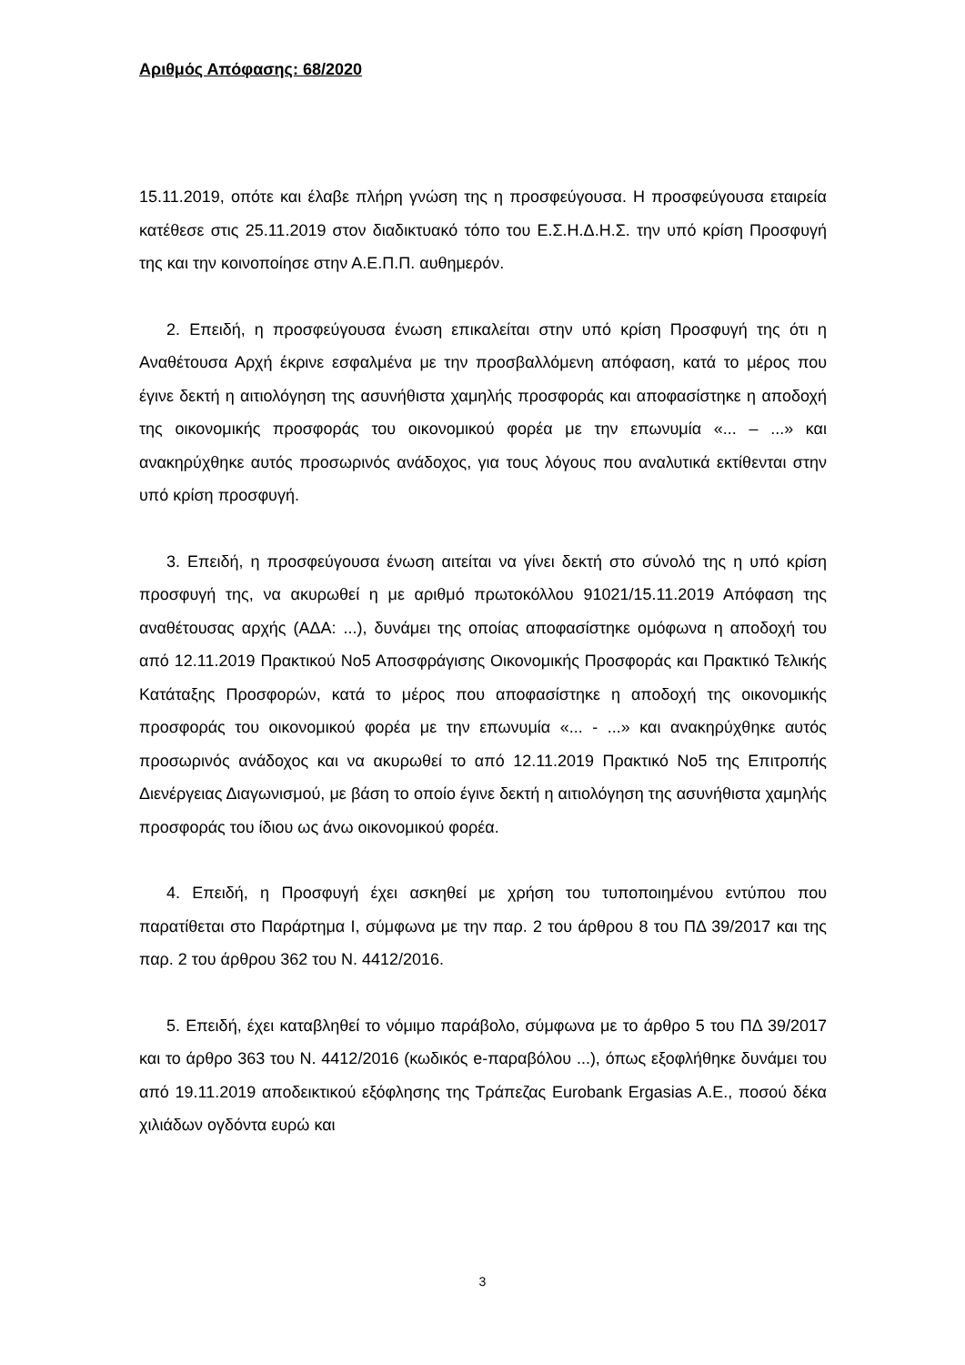Αριθμός Απόφασης: 68/2020
15.11.2019, οπότε και έλαβε πλήρη γνώση της η προσφεύγουσα. Η προσφεύγουσα εταιρεία κατέθεσε στις 25.11.2019 στον διαδικτυακό τόπο του Ε.Σ.Η.Δ.Η.Σ. την υπό κρίση Προσφυγή της και την κοινοποίησε στην Α.Ε.Π.Π. αυθημερόν.
2. Επειδή, η προσφεύγουσα ένωση επικαλείται στην υπό κρίση Προσφυγή της ότι η Αναθέτουσα Αρχή έκρινε εσφαλμένα με την προσβαλλόμενη απόφαση, κατά το μέρος που έγινε δεκτή η αιτιολόγηση της ασυνήθιστα χαμηλής προσφοράς και αποφασίστηκε η αποδοχή της οικονομικής προσφοράς του οικονομικού φορέα με την επωνυμία «... – ...» και ανακηρύχθηκε αυτός προσωρινός ανάδοχος, για τους λόγους που αναλυτικά εκτίθενται στην υπό κρίση προσφυγή.
3. Επειδή, η προσφεύγουσα ένωση αιτείται να γίνει δεκτή στο σύνολό της η υπό κρίση προσφυγή της, να ακυρωθεί η με αριθμό πρωτοκόλλου 91021/15.11.2019 Απόφαση της αναθέτουσας αρχής (ΑΔΑ: ...), δυνάμει της οποίας αποφασίστηκε ομόφωνα η αποδοχή του από 12.11.2019 Πρακτικού Νο5 Αποσφράγισης Οικονομικής Προσφοράς και Πρακτικό Τελικής Κατάταξης Προσφορών, κατά το μέρος που αποφασίστηκε η αποδοχή της οικονομικής προσφοράς του οικονομικού φορέα με την επωνυμία «... - ...» και ανακηρύχθηκε αυτός προσωρινός ανάδοχος και να ακυρωθεί το από 12.11.2019 Πρακτικό Νο5 της Επιτροπής Διενέργειας Διαγωνισμού, με βάση το οποίο έγινε δεκτή η αιτιολόγηση της ασυνήθιστα χαμηλής προσφοράς του ίδιου ως άνω οικονομικού φορέα.
4. Επειδή, η Προσφυγή έχει ασκηθεί με χρήση του τυποποιημένου εντύπου που παρατίθεται στο Παράρτημα Ι, σύμφωνα με την παρ. 2 του άρθρου 8 του ΠΔ 39/2017 και της παρ. 2 του άρθρου 362 του Ν. 4412/2016.
5. Επειδή, έχει καταβληθεί το νόμιμο παράβολο, σύμφωνα με το άρθρο 5 του ΠΔ 39/2017 και το άρθρο 363 του Ν. 4412/2016 (κωδικός e-παραβόλου ...), όπως εξοφλήθηκε δυνάμει του από 19.11.2019 αποδεικτικού εξόφλησης της Τράπεζας Eurobank Ergasias A.E., ποσού δέκα χιλιάδων ογδόντα ευρώ και
3